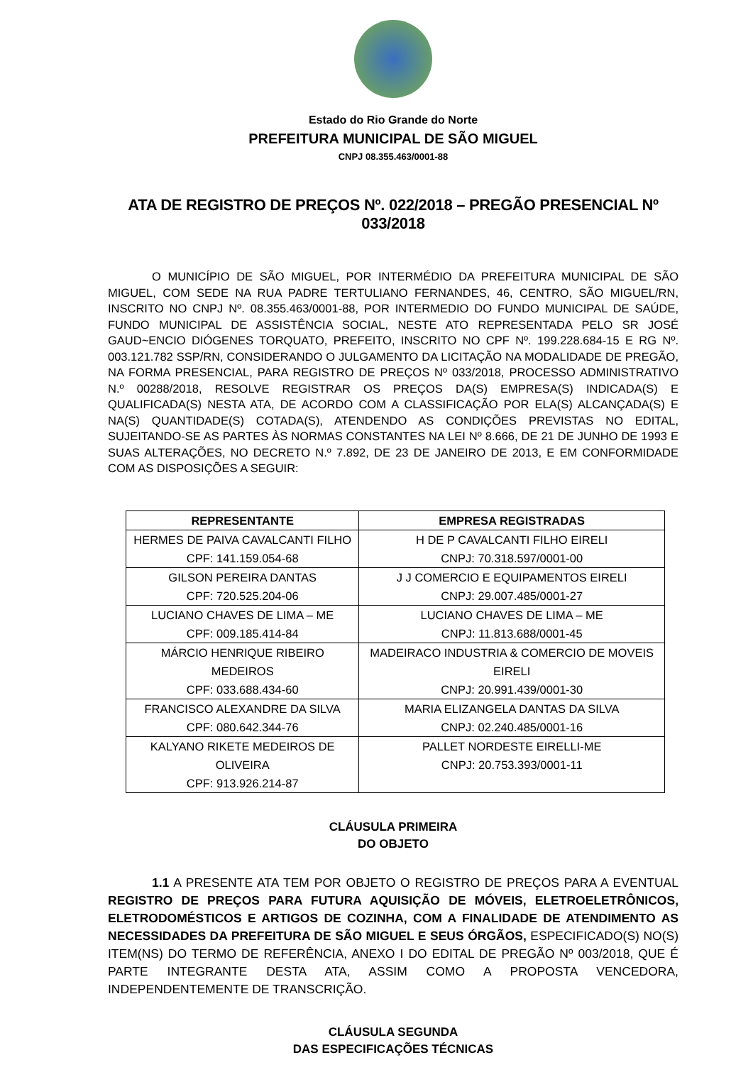Estado do Rio Grande do Norte
PREFEITURA MUNICIPAL DE SÃO MIGUEL
CNPJ 08.355.463/0001-88
ATA DE REGISTRO DE PREÇOS Nº. 022/2018 – PREGÃO PRESENCIAL Nº 033/2018
O MUNICÍPIO DE SÃO MIGUEL, POR INTERMÉDIO DA PREFEITURA MUNICIPAL DE SÃO MIGUEL, COM SEDE NA RUA PADRE TERTULIANO FERNANDES, 46, CENTRO, SÃO MIGUEL/RN, INSCRITO NO CNPJ Nº. 08.355.463/0001-88, POR INTERMEDIO DO FUNDO MUNICIPAL DE SAÚDE, FUNDO MUNICIPAL DE ASSISTÊNCIA SOCIAL, NESTE ATO REPRESENTADA PELO SR JOSÉ GAUD~ENCIO DIÓGENES TORQUATO, PREFEITO, INSCRITO NO CPF Nº. 199.228.684-15 E RG Nº. 003.121.782 SSP/RN, CONSIDERANDO O JULGAMENTO DA LICITAÇÃO NA MODALIDADE DE PREGÃO, NA FORMA PRESENCIAL, PARA REGISTRO DE PREÇOS Nº 033/2018, PROCESSO ADMINISTRATIVO N.º 00288/2018, RESOLVE REGISTRAR OS PREÇOS DA(S) EMPRESA(S) INDICADA(S) E QUALIFICADA(S) NESTA ATA, DE ACORDO COM A CLASSIFICAÇÃO POR ELA(S) ALCANÇADA(S) E NA(S) QUANTIDADE(S) COTADA(S), ATENDENDO AS CONDIÇÕES PREVISTAS NO EDITAL, SUJEITANDO-SE AS PARTES ÀS NORMAS CONSTANTES NA LEI Nº 8.666, DE 21 DE JUNHO DE 1993 E SUAS ALTERAÇÕES, NO DECRETO N.º 7.892, DE 23 DE JANEIRO DE 2013, E EM CONFORMIDADE COM AS DISPOSIÇÕES A SEGUIR:
| REPRESENTANTE | EMPRESA REGISTRADAS |
| --- | --- |
| HERMES DE PAIVA CAVALCANTI FILHO CPF: 141.159.054-68 | H DE P CAVALCANTI FILHO EIRELI CNPJ: 70.318.597/0001-00 |
| GILSON PEREIRA DANTAS CPF: 720.525.204-06 | J J COMERCIO E EQUIPAMENTOS EIRELI CNPJ: 29.007.485/0001-27 |
| LUCIANO CHAVES DE LIMA – ME CPF: 009.185.414-84 | LUCIANO CHAVES DE LIMA – ME CNPJ: 11.813.688/0001-45 |
| MÁRCIO HENRIQUE RIBEIRO MEDEIROS CPF: 033.688.434-60 | MADEIRACO INDUSTRIA & COMERCIO DE MOVEIS EIRELI CNPJ: 20.991.439/0001-30 |
| FRANCISCO ALEXANDRE DA SILVA CPF: 080.642.344-76 | MARIA ELIZANGELA DANTAS DA SILVA CNPJ: 02.240.485/0001-16 |
| KALYANO RIKETE MEDEIROS DE OLIVEIRA CPF: 913.926.214-87 | PALLET NORDESTE EIRELLI-ME CNPJ: 20.753.393/0001-11 |
CLÁUSULA PRIMEIRA
DO OBJETO
1.1 A PRESENTE ATA TEM POR OBJETO O REGISTRO DE PREÇOS PARA A EVENTUAL REGISTRO DE PREÇOS PARA FUTURA AQUISIÇÃO DE MÓVEIS, ELETROELETRÔNICOS, ELETRODOMÉSTICOS E ARTIGOS DE COZINHA, COM A FINALIDADE DE ATENDIMENTO AS NECESSIDADES DA PREFEITURA DE SÃO MIGUEL E SEUS ÓRGÃOS, ESPECIFICADO(S) NO(S) ITEM(NS) DO TERMO DE REFERÊNCIA, ANEXO I DO EDITAL DE PREGÃO Nº 003/2018, QUE É PARTE INTEGRANTE DESTA ATA, ASSIM COMO A PROPOSTA VENCEDORA, INDEPENDENTEMENTE DE TRANSCRIÇÃO.
CLÁUSULA SEGUNDA
DAS ESPECIFICAÇÕES TÉCNICAS